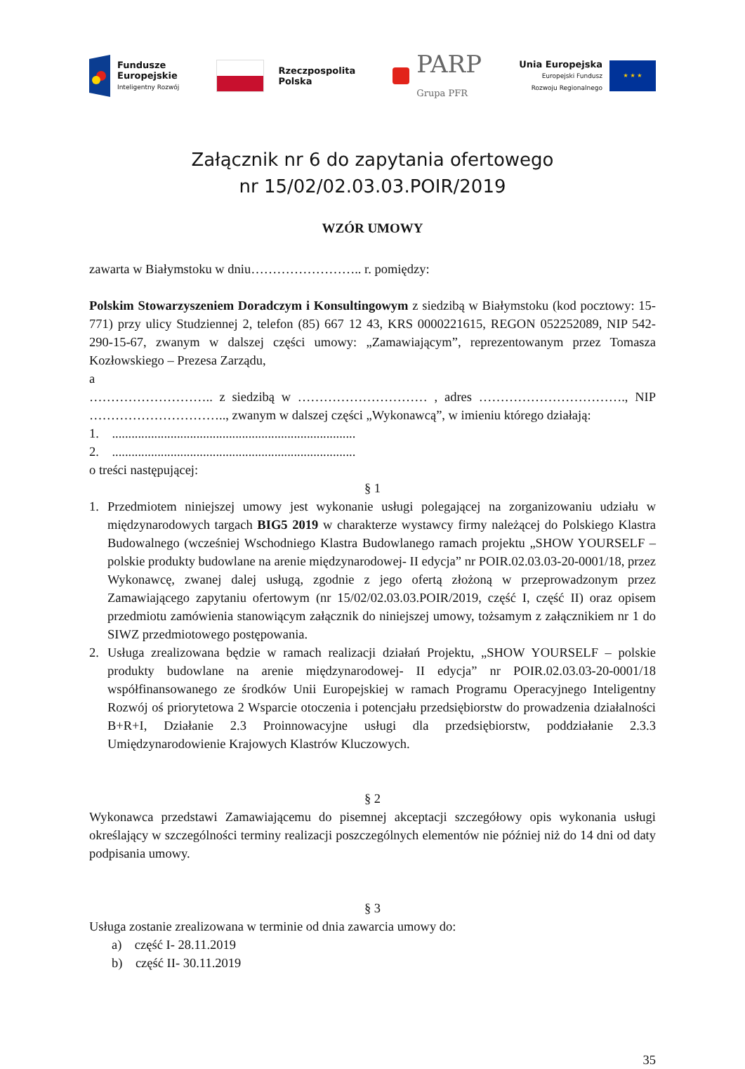Fundusze
Europejskie
Inteligentny Rozwój
Rzeczpospolita
Polska
PARP
Grupa PFR
Unia Europejska
Europejski Fundusz
Rozwoju Regionalnego
★ ★ ★
Załącznik nr 6 do zapytania ofertowego
nr 15/02/02.03.03.POIR/2019
WZÓR UMOWY
zawarta w Białymstoku w dniu…………………….. r. pomiędzy:
Polskim Stowarzyszeniem Doradczym i Konsultingowym z siedzibą w Białymstoku (kod pocztowy: 15-771) przy ulicy Studziennej 2, telefon (85) 667 12 43, KRS 0000221615, REGON 052252089, NIP 542-290-15-67, zwanym w dalszej części umowy: „Zamawiającym”, reprezentowanym przez Tomasza Kozłowskiego – Prezesa Zarządu,
a
……………………….. z siedzibą w ………………………… , adres ……………………………., NIP ………………………….., zwanym w dalszej części „Wykonawcą”, w imieniu którego działają:
1. ...........................................................................
2. ...........................................................................
o treści następującej:
§ 1
1. Przedmiotem niniejszej umowy jest wykonanie usługi polegającej na zorganizowaniu udziału w międzynarodowych targach BIG5 2019 w charakterze wystawcy firmy należącej do Polskiego Klastra Budowalnego (wcześniej Wschodniego Klastra Budowlanego ramach projektu „SHOW YOURSELF – polskie produkty budowlane na arenie międzynarodowej- II edycja” nr POIR.02.03.03-20-0001/18, przez Wykonawcę, zwanej dalej usługą, zgodnie z jego ofertą złożoną w przeprowadzonym przez Zamawiającego zapytaniu ofertowym (nr 15/02/02.03.03.POIR/2019, część I, część II) oraz opisem przedmiotu zamówienia stanowiącym załącznik do niniejszej umowy, tożsamym z załącznikiem nr 1 do SIWZ przedmiotowego postępowania.
2. Usługa zrealizowana będzie w ramach realizacji działań Projektu, „SHOW YOURSELF – polskie produkty budowlane na arenie międzynarodowej- II edycja” nr POIR.02.03.03-20-0001/18 współfinansowanego ze środków Unii Europejskiej w ramach Programu Operacyjnego Inteligentny Rozwój oś priorytetowa 2 Wsparcie otoczenia i potencjału przedsiębiorstw do prowadzenia działalności B+R+I, Działanie 2.3 Proinnowacyjne usługi dla przedsiębiorstw, poddziałanie 2.3.3 Umiędzynarodowienie Krajowych Klastrów Kluczowych.
§ 2
Wykonawca przedstawi Zamawiającemu do pisemnej akceptacji szczegółowy opis wykonania usługi określający w szczególności terminy realizacji poszczególnych elementów nie później niż do 14 dni od daty podpisania umowy.
§ 3
Usługa zostanie zrealizowana w terminie od dnia zawarcia umowy do:
a) część I- 28.11.2019
b) część II- 30.11.2019
35